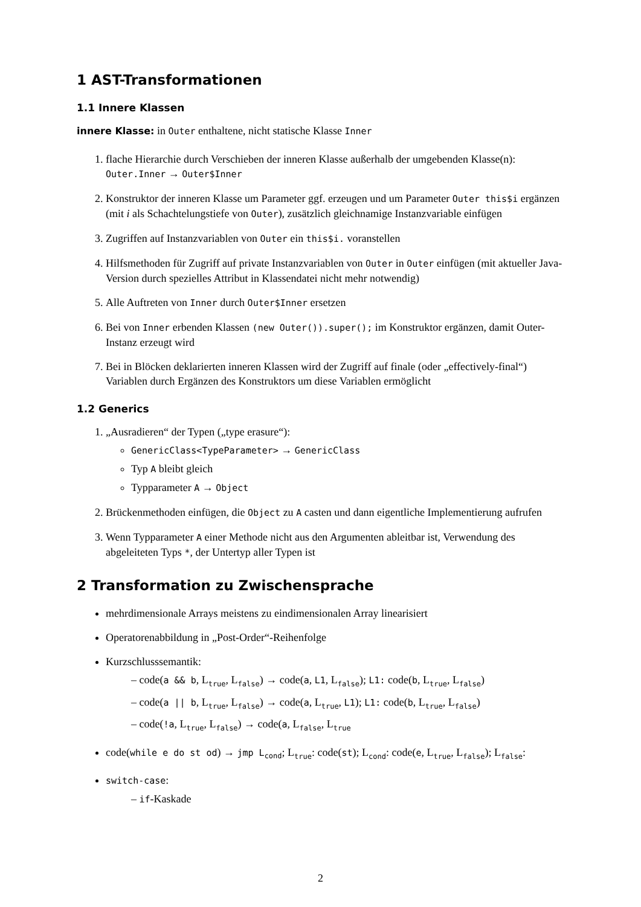1 AST-Transformationen
1.1 Innere Klassen
innere Klasse: in Outer enthaltene, nicht statische Klasse Inner
1. flache Hierarchie durch Verschieben der inneren Klasse außerhalb der umgebenden Klasse(n): Outer.Inner → Outer$Inner
2. Konstruktor der inneren Klasse um Parameter ggf. erzeugen und um Parameter Outer this$i ergänzen (mit i als Schachtelungstiefe von Outer), zusätzlich gleichnamige Instanzvariable einfügen
3. Zugriffen auf Instanzvariablen von Outer ein this$i. voranstellen
4. Hilfsmethoden für Zugriff auf private Instanzvariablen von Outer in Outer einfügen (mit aktueller Java-Version durch spezielles Attribut in Klassendatei nicht mehr notwendig)
5. Alle Auftreten von Inner durch Outer$Inner ersetzen
6. Bei von Inner erbenden Klassen (new Outer()).super(); im Konstruktor ergänzen, damit Outer-Instanz erzeugt wird
7. Bei in Blöcken deklarierten inneren Klassen wird der Zugriff auf finale (oder „effectively-final“) Variablen durch Ergänzen des Konstruktors um diese Variablen ermöglicht
1.2 Generics
1. „Ausradieren“ der Typen („type erasure“):
GenericClass<TypeParameter> → GenericClass
Typ A bleibt gleich
Typparameter A → Object
2. Brückenmethoden einfügen, die Object zu A casten und dann eigentliche Implementierung aufrufen
3. Wenn Typparameter A einer Methode nicht aus den Argumenten ableitbar ist, Verwendung des abgeleiteten Typs *, der Untertyp aller Typen ist
2 Transformation zu Zwischensprache
mehrdimensionale Arrays meistens zu eindimensionalen Array linearisiert
Operatorenabbildung in „Post-Order“-Reihenfolge
Kurzschlusssemantik:
– code(a && b, L<sub>true</sub>, L<sub>false</sub>) → code(a, L1, L<sub>false</sub>); L1: code(b, L<sub>true</sub>, L<sub>false</sub>)
– code(a || b, L<sub>true</sub>, L<sub>false</sub>) → code(a, L<sub>true</sub>, L1); L1: code(b, L<sub>true</sub>, L<sub>false</sub>)
– code(!a, L<sub>true</sub>, L<sub>false</sub>) → code(a, L<sub>false</sub>, L<sub>true</sub>
code(while e do st od) → jmp L<sub>cond</sub>; L<sub>true</sub>: code(st); L<sub>cond</sub>: code(e, L<sub>true</sub>, L<sub>false</sub>); L<sub>false</sub>:
switch-case:
– if-Kaskade
2